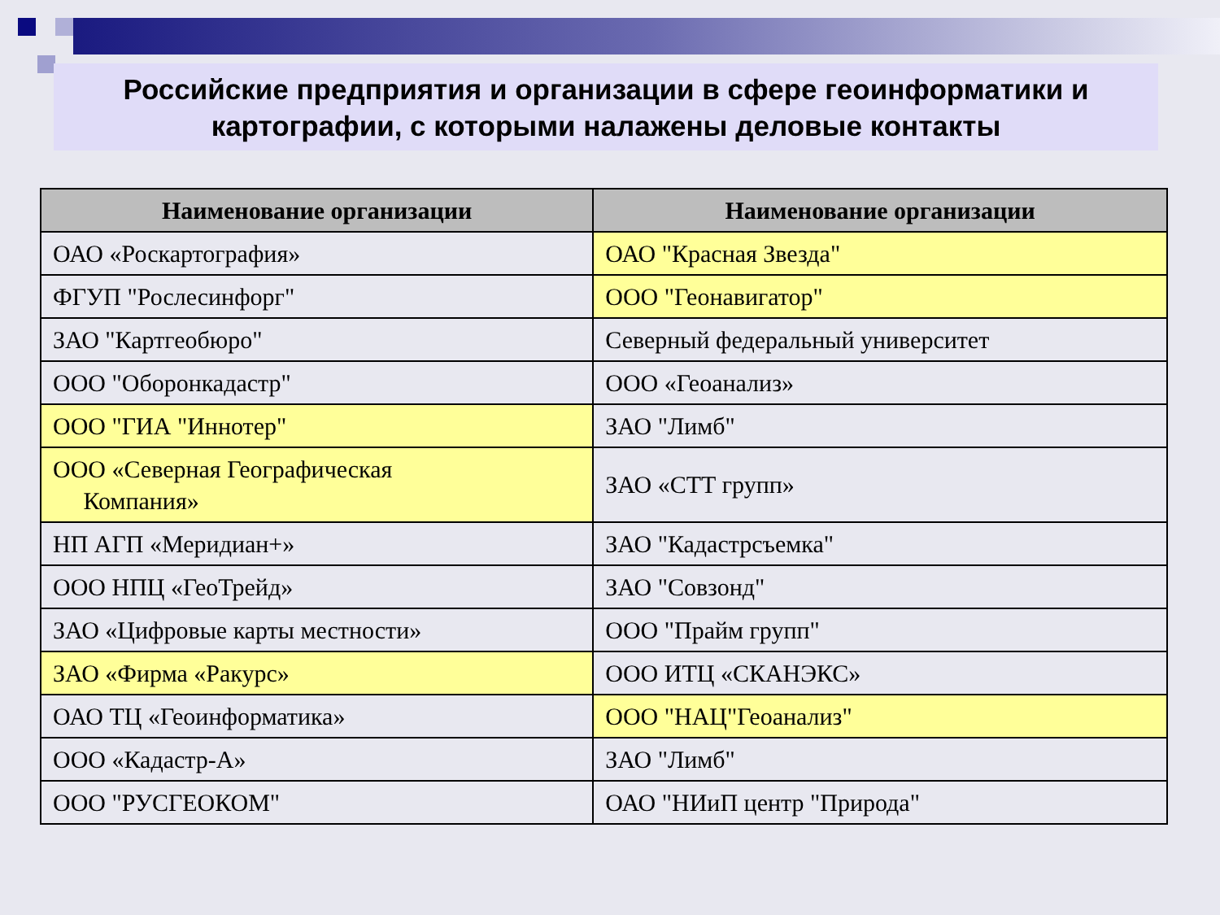Российские предприятия и организации в сфере геоинформатики и
картографии, с которыми налажены деловые контакты
| Наименование организации | Наименование организации |
| --- | --- |
| ОАО «Роскартография» | ОАО "Красная Звезда" |
| ФГУП "Рослесинфорг" | ООО "Геонавигатор" |
| ЗАО "Картгеобюро" | Северный федеральный университет |
| ООО "Оборонкадастр" | ООО «Геоанализ» |
| ООО "ГИА "Иннотер" | ЗАО "Лимб" |
| ООО «Северная Географическая Компания» | ЗАО «СТТ групп» |
| НП АГП «Меридиан+» | ЗАО "Кадастрсъемка" |
| ООО НПЦ «ГеоТрейд» | ЗАО "Совзонд" |
| ЗАО «Цифровые карты местности» | ООО "Прайм групп" |
| ЗАО «Фирма «Ракурс» | ООО ИТЦ «СКАНЭКС» |
| ОАО ТЦ «Геоинформатика» | ООО "НАЦ"Геоанализ" |
| ООО «Кадастр-А» | ЗАО "Лимб" |
| ООО "РУСГЕОКОМ" | ОАО "НИиП центр "Природа" |